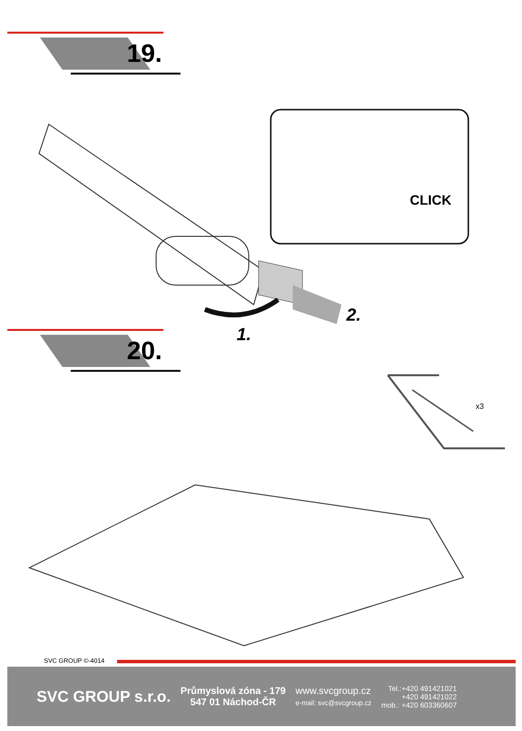19.
CLICK
2.
1.
20.
x3
SVC GROUP ©-4014
SVC GROUP s.r.o.
Průmyslová zóna - 179
547 01 Náchod-ČR
www.svcgroup.cz
e-mail: svc@svcgroup.cz
Tel.:+420 491421021
+420 491421022
mob.: +420 603360607